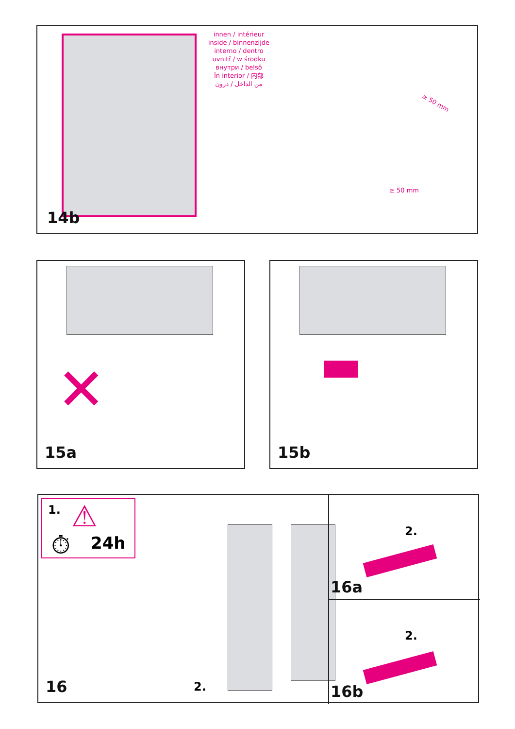innen / intérieur
inside / binnenzijde
interno / dentro
uvnitř / w środku
внутри / belsö
În interior / 内部
من الداخل / درون
≥ 50 mm
≥ 50 mm
14b
✕
15a
15b
1. ⚠
⏱ 24h
2.
16
2.
16a
2.
16b